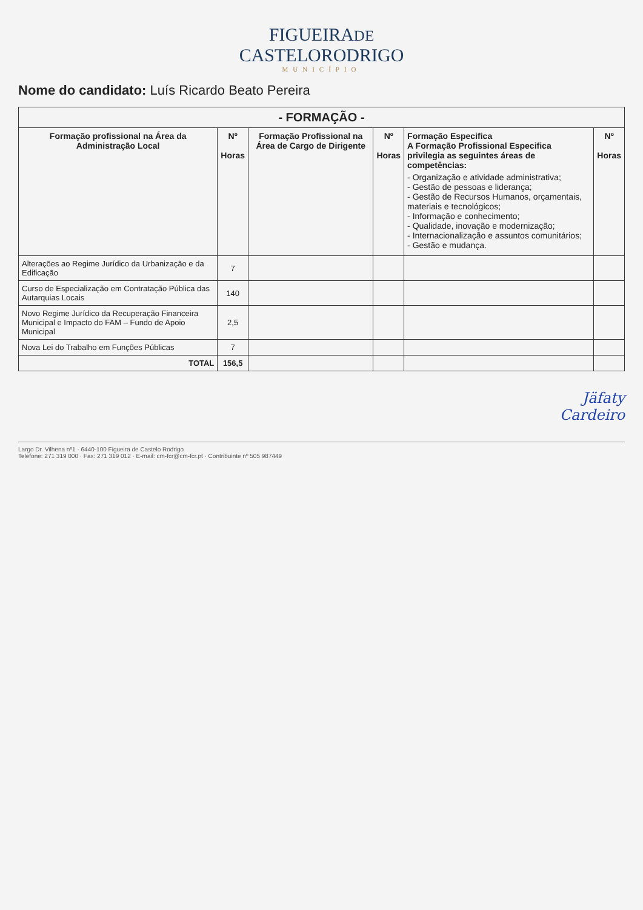FIGUEIRADE
CASTELORODRIGO
MUNICÍPIO
Nome do candidato: Luís Ricardo Beato Pereira
| - FORMAÇÃO - | | | | | |
| Formação profissional na Área da Administração Local | Nº Horas | Formação Profissional na Área de Cargo de Dirigente | Nº Horas | Formação Especifica A Formação Profissional Especifica privilegia as seguintes áreas de competências: - Organização e atividade administrativa; - Gestão de pessoas e liderança; - Gestão de Recursos Humanos, orçamentais, materiais e tecnológicos; - Informação e conhecimento; - Qualidade, inovação e modernização; - Internacionalização e assuntos comunitários; - Gestão e mudança. | Nº Horas |
| Alterações ao Regime Jurídico da Urbanização e da Edificação | 7 | | | | |
| Curso de Especialização em Contratação Pública das Autarquias Locais | 140 | | | | |
| Novo Regime Jurídico da Recuperação Financeira Municipal e Impacto do FAM – Fundo de Apoio Municipal | 2,5 | | | | |
| Nova Lei do Trabalho em Funções Públicas | 7 | | | | |
| TOTAL | 156,5 | | | | |
Jäfaty
Cardeiro
Largo Dr. Vilhena nº1 · 6440-100 Figueira de Castelo Rodrigo
Telefone: 271 319 000 · Fax: 271 319 012 · E-mail: cm-fcr@cm-fcr.pt · Contribuinte nº 505 987449